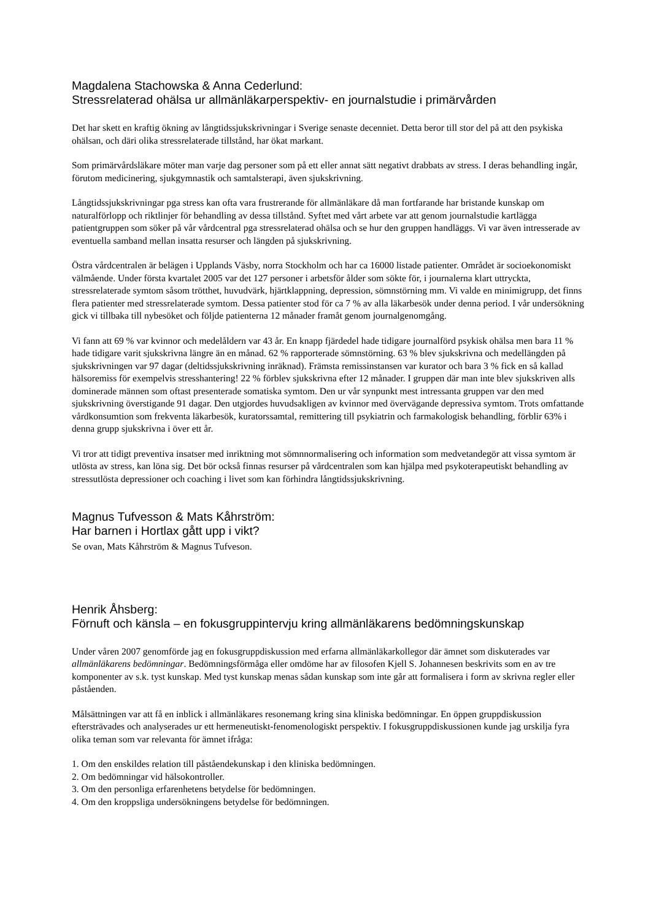Magdalena Stachowska & Anna Cederlund:
Stressrelaterad ohälsa ur allmänläkarperspektiv- en journalstudie i primärvården
Det har skett en kraftig ökning av långtidssjukskrivningar i Sverige senaste decenniet. Detta beror till stor del på att den psykiska ohälsan, och däri olika stressrelaterade tillstånd, har ökat markant.
Som primärvårdsläkare möter man varje dag personer som på ett eller annat sätt negativt drabbats av stress. I deras behandling ingår, förutom medicinering, sjukgymnastik och samtalsterapi, även sjukskrivning.
Långtidssjukskrivningar pga stress kan ofta vara frustrerande för allmänläkare då man fortfarande har bristande kunskap om naturalförlopp och riktlinjer för behandling av dessa tillstånd. Syftet med vårt arbete var att genom journalstudie kartlägga patientgruppen som söker på vår vårdcentral pga stressrelaterad ohälsa och se hur den gruppen handläggs. Vi var även intresserade av eventuella samband mellan insatta resurser och längden på sjukskrivning.
Östra vårdcentralen är belägen i Upplands Väsby, norra Stockholm och har ca 16000 listade patienter. Området är socioekonomiskt välmående. Under första kvartalet 2005 var det 127 personer i arbetsför ålder som sökte för, i journalerna klart uttryckta, stressrelaterade symtom såsom trötthet, huvudvärk, hjärtklappning, depression, sömnstörning mm. Vi valde en minimigrupp, det finns flera patienter med stressrelaterade symtom. Dessa patienter stod för ca 7 % av alla läkarbesök under denna period. I vår undersökning gick vi tillbaka till nybesöket och följde patienterna 12 månader framåt genom journalgenomgång.
Vi fann att 69 % var kvinnor och medelåldern var 43 år. En knapp fjärdedel hade tidigare journalförd psykisk ohälsa men bara 11 % hade tidigare varit sjukskrivna längre än en månad. 62 % rapporterade sömnstörning. 63 % blev sjukskrivna och medellängden på sjukskrivningen var 97 dagar (deltidssjukskrivning inräknad). Främsta remissinstansen var kurator och bara 3 % fick en så kallad hälsoremiss för exempelvis stresshantering! 22 % förblev sjukskrivna efter 12 månader. I gruppen där man inte blev sjukskriven alls dominerade männen som oftast presenterade somatiska symtom. Den ur vår synpunkt mest intressanta gruppen var den med sjukskrivning överstigande 91 dagar. Den utgjordes huvudsakligen av kvinnor med övervägande depressiva symtom. Trots omfattande vårdkonsumtion som frekventa läkarbesök, kuratorssamtal, remittering till psykiatrin och farmakologisk behandling, förblir 63% i denna grupp sjukskrivna i över ett år.
Vi tror att tidigt preventiva insatser med inriktning mot sömnnormalisering och information som medvetandegör att vissa symtom är utlösta av stress, kan löna sig. Det bör också finnas resurser på vårdcentralen som kan hjälpa med psykoterapeutiskt behandling av stressutlösta depressioner och coaching i livet som kan förhindra långtidssjukskrivning.
Magnus Tufvesson & Mats Kåhrström:
Har barnen i Hortlax gått upp i vikt?
Se ovan, Mats Kåhrström & Magnus Tufveson.
Henrik Åhsberg:
Förnuft och känsla – en fokusgruppintervju kring allmänläkarens bedömningskunskap
Under våren 2007 genomförde jag en fokusgruppdiskussion med erfarna allmänläkarkollegor där ämnet som diskuterades var allmänläkarens bedömningar. Bedömningsförmåga eller omdöme har av filosofen Kjell S. Johannesen beskrivits som en av tre komponenter av s.k. tyst kunskap. Med tyst kunskap menas sådan kunskap som inte går att formalisera i form av skrivna regler eller påståenden.
Målsättningen var att få en inblick i allmänläkares resonemang kring sina kliniska bedömningar. En öppen gruppdiskussion eftersträvades och analyserades ur ett hermeneutiskt-fenomenologiskt perspektiv. I fokusgruppdiskussionen kunde jag urskilja fyra olika teman som var relevanta för ämnet ifråga:
1. Om den enskildes relation till påståendekunskap i den kliniska bedömningen.
2. Om bedömningar vid hälsokontroller.
3. Om den personliga erfarenhetens betydelse för bedömningen.
4. Om den kroppsliga undersökningens betydelse för bedömningen.